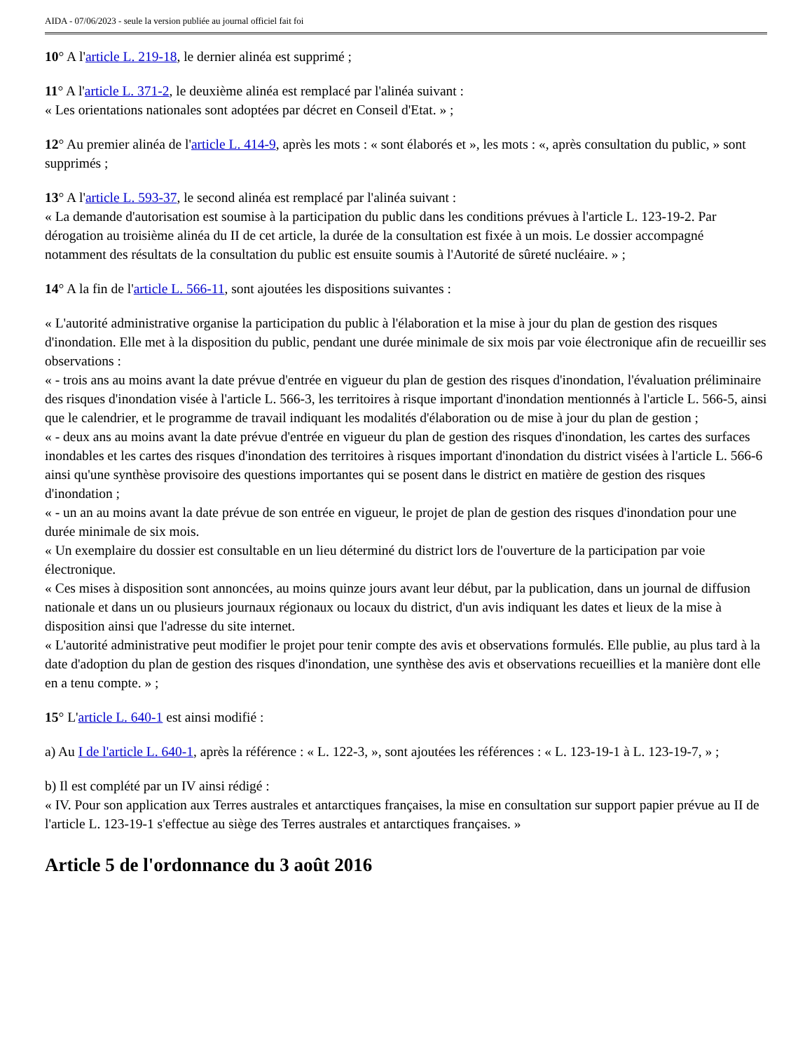AIDA - 07/06/2023 - seule la version publiée au journal officiel fait foi
10° A l'article L. 219-18, le dernier alinéa est supprimé ;
11° A l'article L. 371-2, le deuxième alinéa est remplacé par l'alinéa suivant :
« Les orientations nationales sont adoptées par décret en Conseil d'Etat. » ;
12° Au premier alinéa de l'article L. 414-9, après les mots : « sont élaborés et », les mots : «, après consultation du public, » sont supprimés ;
13° A l'article L. 593-37, le second alinéa est remplacé par l'alinéa suivant :
« La demande d'autorisation est soumise à la participation du public dans les conditions prévues à l'article L. 123-19-2. Par dérogation au troisième alinéa du II de cet article, la durée de la consultation est fixée à un mois. Le dossier accompagné notamment des résultats de la consultation du public est ensuite soumis à l'Autorité de sûreté nucléaire. » ;
14° A la fin de l'article L. 566-11, sont ajoutées les dispositions suivantes :
« L'autorité administrative organise la participation du public à l'élaboration et la mise à jour du plan de gestion des risques d'inondation. Elle met à la disposition du public, pendant une durée minimale de six mois par voie électronique afin de recueillir ses observations :
« - trois ans au moins avant la date prévue d'entrée en vigueur du plan de gestion des risques d'inondation, l'évaluation préliminaire des risques d'inondation visée à l'article L. 566-3, les territoires à risque important d'inondation mentionnés à l'article L. 566-5, ainsi que le calendrier, et le programme de travail indiquant les modalités d'élaboration ou de mise à jour du plan de gestion ;
« - deux ans au moins avant la date prévue d'entrée en vigueur du plan de gestion des risques d'inondation, les cartes des surfaces inondables et les cartes des risques d'inondation des territoires à risques important d'inondation du district visées à l'article L. 566-6 ainsi qu'une synthèse provisoire des questions importantes qui se posent dans le district en matière de gestion des risques d'inondation ;
« - un an au moins avant la date prévue de son entrée en vigueur, le projet de plan de gestion des risques d'inondation pour une durée minimale de six mois.
« Un exemplaire du dossier est consultable en un lieu déterminé du district lors de l'ouverture de la participation par voie électronique.
« Ces mises à disposition sont annoncées, au moins quinze jours avant leur début, par la publication, dans un journal de diffusion nationale et dans un ou plusieurs journaux régionaux ou locaux du district, d'un avis indiquant les dates et lieux de la mise à disposition ainsi que l'adresse du site internet.
« L'autorité administrative peut modifier le projet pour tenir compte des avis et observations formulés. Elle publie, au plus tard à la date d'adoption du plan de gestion des risques d'inondation, une synthèse des avis et observations recueillies et la manière dont elle en a tenu compte. » ;
15° L'article L. 640-1 est ainsi modifié :
a) Au I de l'article L. 640-1, après la référence : « L. 122-3, », sont ajoutées les références : « L. 123-19-1 à L. 123-19-7, » ;
b) Il est complété par un IV ainsi rédigé :
« IV. Pour son application aux Terres australes et antarctiques françaises, la mise en consultation sur support papier prévue au II de l'article L. 123-19-1 s'effectue au siège des Terres australes et antarctiques françaises. »
Article 5 de l'ordonnance du 3 août 2016